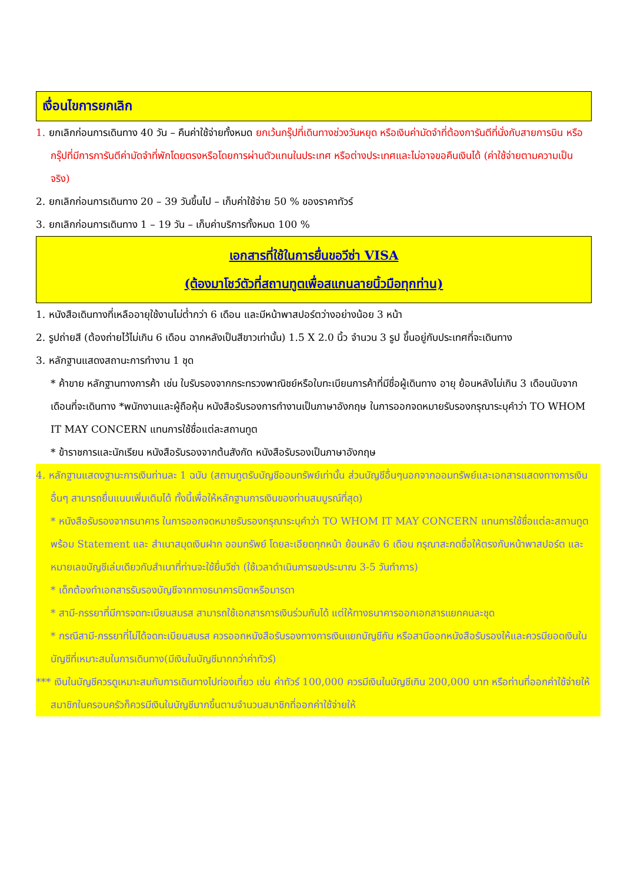เงื่อนไขการยกเลิก
1. ยกเลิกก่อนการเดินทาง 40 วัน – คืนค่าใช้จ่ายทั้งหมด ยกเว้นกรุ๊ปที่เดินทางช่วงวันหยุด หรือเงินค่ามัดจำที่ต้องการันตีที่นั่งกับสายการบิน หรือ กรุ๊ปที่มีการการันตีค่ามัดจำที่พักโดยตรงหรือโดยการผ่านตัวแทนในประเทศ หรือต่างประเทศและไม่อาจขอคืนเงินได้ (ค่าใช้จ่ายตามความเป็นจริง)
2. ยกเลิกก่อนการเดินทาง 20 – 39 วันขึ้นไป – เก็บค่าใช้จ่าย 50 % ของราคาทัวร์
3. ยกเลิกก่อนการเดินทาง 1 – 19 วัน – เก็บค่าบริการทั้งหมด 100 %
เอกสารที่ใช้ในการยื่นขอวีซ่า VISA
(ต้องมาโชว์ตัวที่สถานทูตเพื่อสแกนลายนิ้วมือทุกท่าน)
1. หนังสือเดินทางที่เหลืออายุใช้งานไม่ต่ำกว่า 6 เดือน และมีหน้าพาสปอร์ตว่างอย่างน้อย 3 หน้า
2. รูปถ่ายสี (ต้องถ่ายไว้ไม่เกิน 6 เดือน ฉากหลังเป็นสีขาวเท่านั้น) 1.5 X 2.0 นิ้ว จำนวน 3 รูป ขึ้นอยู่กับประเทศที่จะเดินทาง
3. หลักฐานแสดงสถานะการทำงาน 1 ชุด
* ค้าขาย หลักฐานทางการค้า เช่น ใบรับรองจากกระทรวงพาณิชย์หรือใบทะเบียนการค้าที่มีชื่อผู้เดินทาง อายุ ย้อนหลังไม่เกิน 3 เดือนนับจากเดือนที่จะเดินทาง *พนักงานและผู้ถือหุ้น หนังสือรับรองการทำงานเป็นภาษาอังกฤษ ในการออกจดหมายรับรองกรุณาระบุคำว่า TO WHOM IT MAY CONCERN แทนการใช้ชื่อแต่ละสถานทูต
* ข้าราชการและนักเรียน หนังสือรับรองจากต้นสังกัด หนังสือรับรองเป็นภาษาอังกฤษ
4. หลักฐานแสดงฐานะการเงินท่านละ 1 ฉบับ (สถานทูตรับบัญชีออมทรัพย์เท่านั้น ส่วนบัญชีอื่นๆนอกจากออมทรัพย์และเอกสารแสดงทางการเงินอื่นๆ สามารถยื่นแนบเพิ่มเติมได้ ทั้งนี้เพื่อให้หลักฐานการเงินของท่านสมบูรณ์ที่สุด)
* หนังสือรับรองจากธนาคาร ในการออกจดหมายรับรองกรุณาระบุคำว่า TO WHOM IT MAY CONCERN แทนการใช้ชื่อแต่ละสถานทูตพร้อม Statement และ สำเนาสมุดเงินฝาก ออมทรัพย์ โดยละเอียดทุกหน้า ย้อนหลัง 6 เดือน กรุณาสะกดชื่อให้ตรงกับหน้าพาสปอร์ต และหมายเลขบัญชีเล่มเดียวกับสำเนาที่ท่านจะใช้ยื่นวีซ่า (ใช้เวลาดำเนินการขอประมาณ 3-5 วันทำการ)
* เด็กต้องทำเอกสารรับรองบัญชีจากทางธนาคารบิดาหรือมารดา
* สามี-ภรรยาที่มีการจดทะเบียนสมรส สามารถใช้เอกสารการเงินร่วมกันได้ แต่ให้ทางธนาคารออกเอกสารแยกคนละชุด
* กรณีสามี-ภรรยาที่ไม่ได้จดทะเบียนสมรส ควรออกหนังสือรับรองทางการเงินแยกบัญชีกัน หรือสามีออกหนังสือรับรองให้และควรมียอดเงินในบัญชีที่เหมาะสมในการเดินทาง(มีเงินในบัญชีมากกว่าค่าทัวร์)
*** เงินในบัญชีควรดูเหมาะสมกับการเดินทางไปท่องเที่ยว เช่น ค่าทัวร์ 100,000 ควรมีเงินในบัญชีเกิน 200,000 บาท หรือท่านที่ออกค่าใช้จ่ายให้สมาชิกในครอบครัวก็ควรมีเงินในบัญชีมากขึ้นตามจำนวนสมาชิกที่ออกค่าใช้จ่ายให้